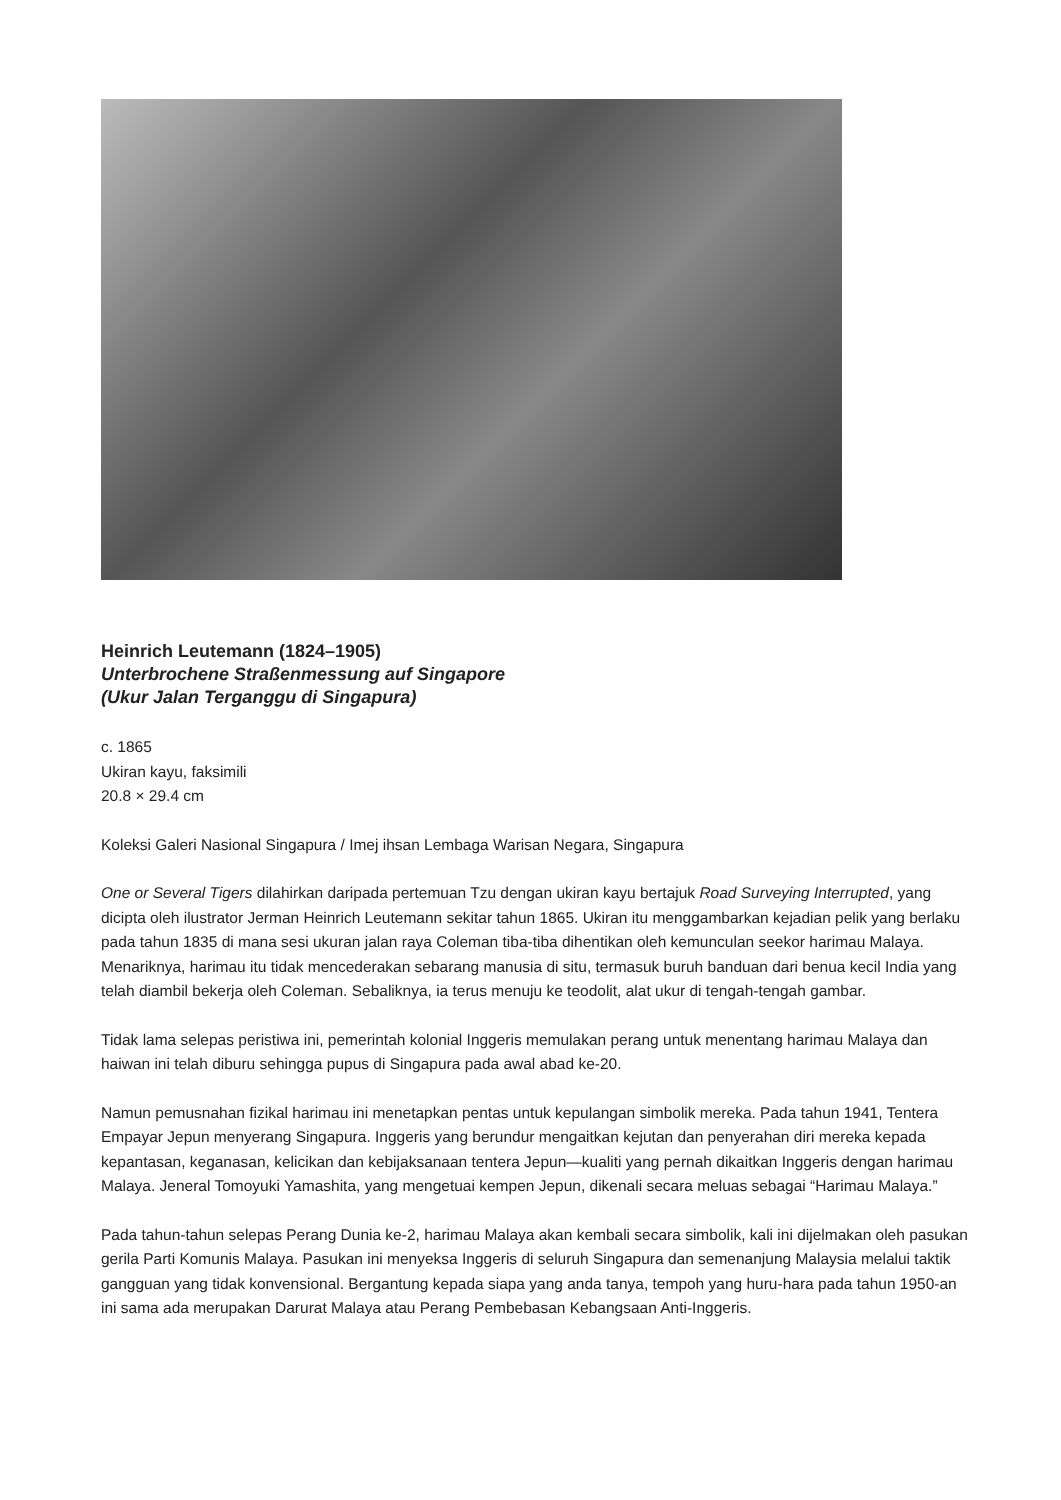Heinrich Leutemann (1824–1905)
Unterbrochene Straßenmessung auf Singapore
(Ukur Jalan Terganggu di Singapura)
c. 1865
Ukiran kayu, faksimili
20.8 × 29.4 cm
Koleksi Galeri Nasional Singapura / Imej ihsan Lembaga Warisan Negara, Singapura
One or Several Tigers dilahirkan daripada pertemuan Tzu dengan ukiran kayu bertajuk Road Surveying Interrupted, yang dicipta oleh ilustrator Jerman Heinrich Leutemann sekitar tahun 1865. Ukiran itu menggambarkan kejadian pelik yang berlaku pada tahun 1835 di mana sesi ukuran jalan raya Coleman tiba-tiba dihentikan oleh kemunculan seekor harimau Malaya. Menariknya, harimau itu tidak mencederakan sebarang manusia di situ, termasuk buruh banduan dari benua kecil India yang telah diambil bekerja oleh Coleman. Sebaliknya, ia terus menuju ke teodolit, alat ukur di tengah-tengah gambar.
Tidak lama selepas peristiwa ini, pemerintah kolonial Inggeris memulakan perang untuk menentang harimau Malaya dan haiwan ini telah diburu sehingga pupus di Singapura pada awal abad ke-20.
Namun pemusnahan fizikal harimau ini menetapkan pentas untuk kepulangan simbolik mereka. Pada tahun 1941, Tentera Empayar Jepun menyerang Singapura. Inggeris yang berundur mengaitkan kejutan dan penyerahan diri mereka kepada kepantasan, keganasan, kelicikan dan kebijaksanaan tentera Jepun—kualiti yang pernah dikaitkan Inggeris dengan harimau Malaya. Jeneral Tomoyuki Yamashita, yang mengetuai kempen Jepun, dikenali secara meluas sebagai “Harimau Malaya.”
Pada tahun-tahun selepas Perang Dunia ke-2, harimau Malaya akan kembali secara simbolik, kali ini dijelmakan oleh pasukan gerila Parti Komunis Malaya. Pasukan ini menyeksa Inggeris di seluruh Singapura dan semenanjung Malaysia melalui taktik gangguan yang tidak konvensional. Bergantung kepada siapa yang anda tanya, tempoh yang huru-hara pada tahun 1950-an ini sama ada merupakan Darurat Malaya atau Perang Pembebasan Kebangsaan Anti-Inggeris.